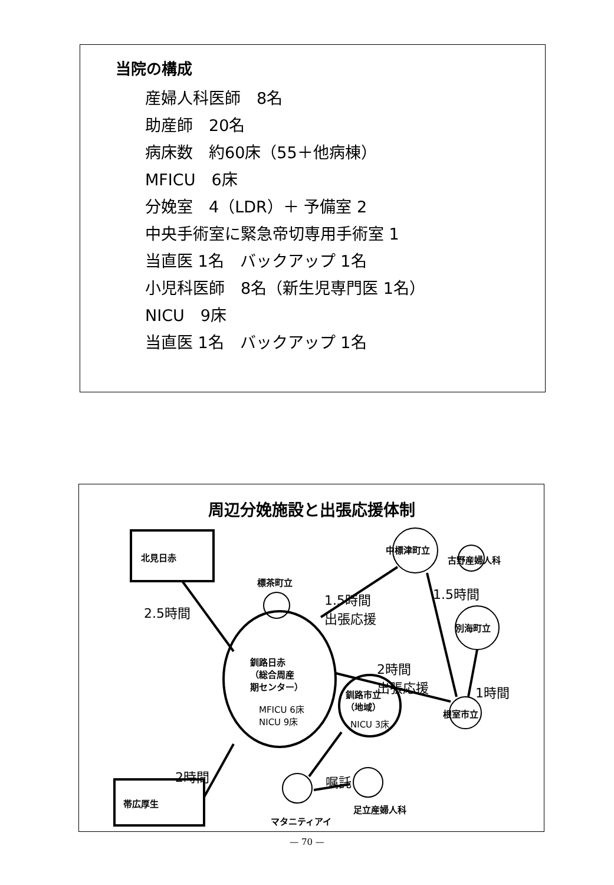当院の構成
産婦人科医師　8名
助産師　20名
病床数　約60床（55＋他病棟）
MFICU　6床
分娩室　4（LDR）＋ 予備室 2
中央手術室に緊急帝切専用手術室 1
当直医 1名　バックアップ 1名
小児科医師　8名（新生児専門医 1名）
NICU　9床
当直医 1名　バックアップ 1名
周辺分娩施設と出張応援体制
北見日赤
帯広厚生
標茶町立
中標津町立
古野産婦人科
別海町立
根室市立
釧路日赤
（総合周産
期センター）
MFICU 6床
NICU 9床
釧路市立
（地域）
NICU 3床
マタニティアイ
足立産婦人科
2.5時間
1.5時間
出張応援
1.5時間
2時間
出張応援
1時間
2時間 嘱託
— 70 —